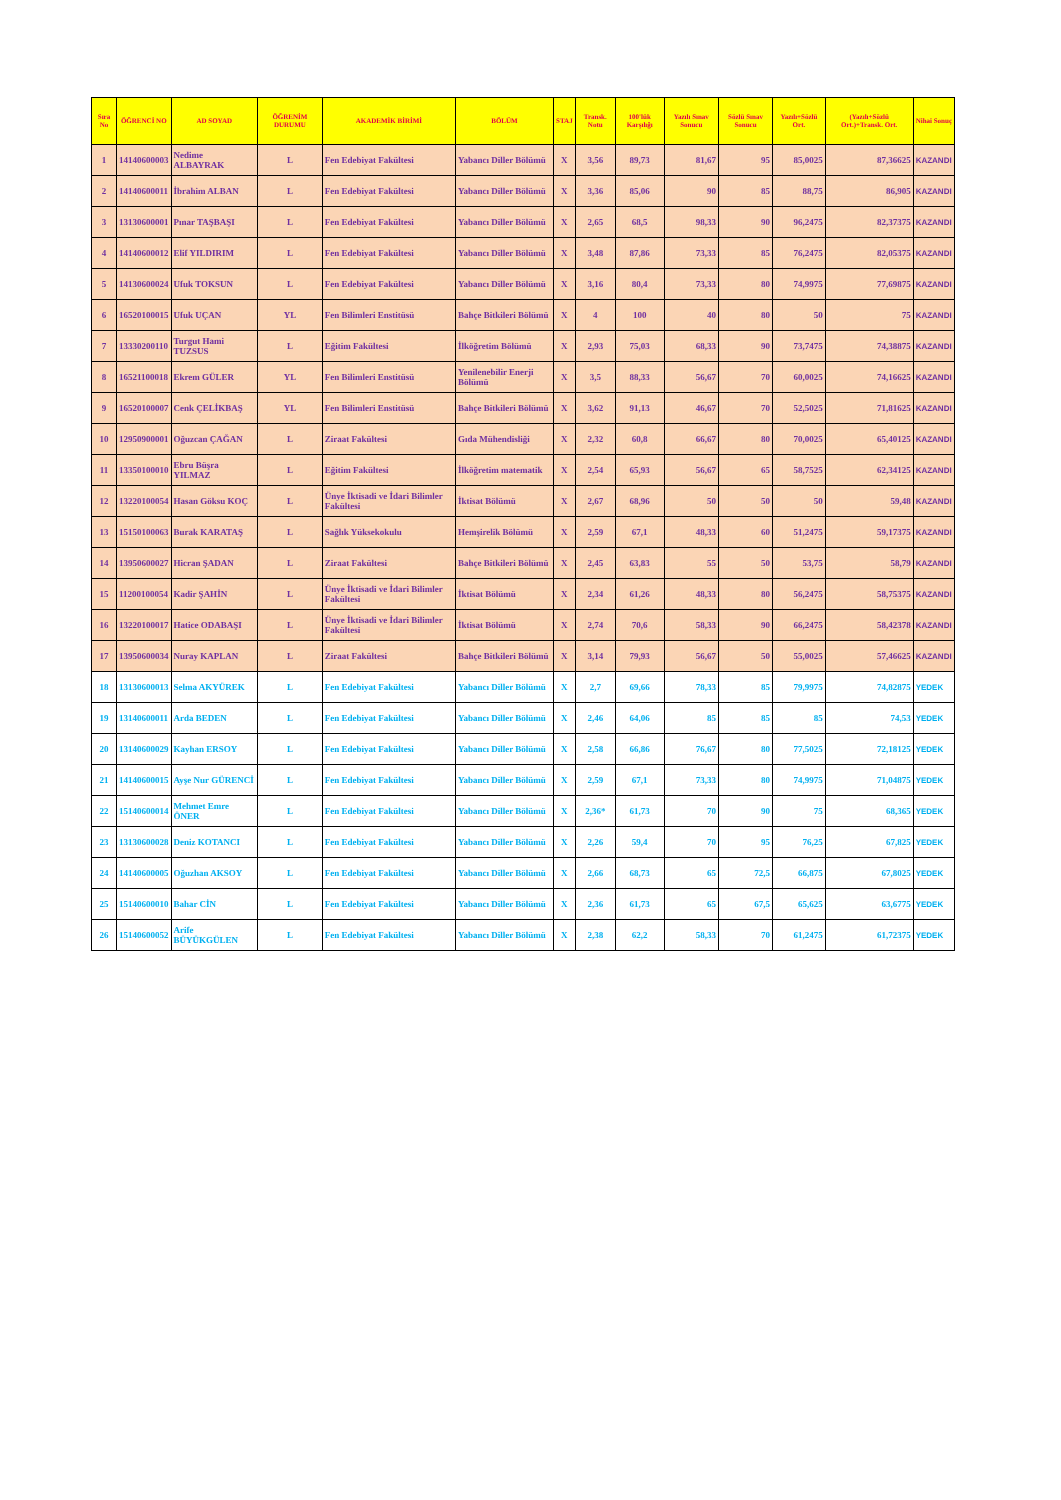| Sıra No | ÖĞRENCİ NO | AD SOYAD | ÖĞRENİM DURUMU | AKADEMİK BİRİMİ | BÖLÜM | STAJ | Transk. Notu | 100'lük Karşılığı | Yazılı Sınav Sonucu | Sözlü Sınav Sonucu | Yazılı+Sözlü Ort. | (Yazılı+Sözlü Ort.)+Transk. Ort. | Nihai Sonuç |
| --- | --- | --- | --- | --- | --- | --- | --- | --- | --- | --- | --- | --- | --- |
| 1 | 14140600003 | Nedime ALBAYRAK | L | Fen Edebiyat Fakültesi | Yabancı Diller Bölümü | X | 3,56 | 89,73 | 81,67 | 95 | 85,0025 | 87,36625 | KAZANDI |
| 2 | 14140600011 | İbrahim ALBAN | L | Fen Edebiyat Fakültesi | Yabancı Diller Bölümü | X | 3,36 | 85,06 | 90 | 85 | 88,75 | 86,905 | KAZANDI |
| 3 | 13130600001 | Pınar TAŞBAŞI | L | Fen Edebiyat Fakültesi | Yabancı Diller Bölümü | X | 2,65 | 68,5 | 98,33 | 90 | 96,2475 | 82,37375 | KAZANDI |
| 4 | 14140600012 | Elif YILDIRIM | L | Fen Edebiyat Fakültesi | Yabancı Diller Bölümü | X | 3,48 | 87,86 | 73,33 | 85 | 76,2475 | 82,05375 | KAZANDI |
| 5 | 14130600024 | Ufuk TOKSUN | L | Fen Edebiyat Fakültesi | Yabancı Diller Bölümü | X | 3,16 | 80,4 | 73,33 | 80 | 74,9975 | 77,69875 | KAZANDI |
| 6 | 16520100015 | Ufuk UÇAN | YL | Fen Bilimleri Enstitüsü | Bahçe Bitkileri Bölümü | X | 4 | 100 | 40 | 80 | 50 | 75 | KAZANDI |
| 7 | 13330200110 | Turgut Hami TUZSUS | L | Eğitim Fakültesi | İlköğretim Bölümü | X | 2,93 | 75,03 | 68,33 | 90 | 73,7475 | 74,38875 | KAZANDI |
| 8 | 16521100018 | Ekrem GÜLER | YL | Fen Bilimleri Enstitüsü | Yenilenebilir Enerji Bölümü | X | 3,5 | 88,33 | 56,67 | 70 | 60,0025 | 74,16625 | KAZANDI |
| 9 | 16520100007 | Cenk ÇELİKBAŞ | YL | Fen Bilimleri Enstitüsü | Bahçe Bitkileri Bölümü | X | 3,62 | 91,13 | 46,67 | 70 | 52,5025 | 71,81625 | KAZANDI |
| 10 | 12950900001 | Oğuzcan ÇAĞAN | L | Ziraat Fakültesi | Gıda Mühendisliği | X | 2,32 | 60,8 | 66,67 | 80 | 70,0025 | 65,40125 | KAZANDI |
| 11 | 13350100010 | Ebru Büşra YILMAZ | L | Eğitim Fakültesi | İlköğretim matematik | X | 2,54 | 65,93 | 56,67 | 65 | 58,7525 | 62,34125 | KAZANDI |
| 12 | 13220100054 | Hasan Göksu KOÇ | L | Ünye İktisadi ve İdari Bilimler Fakültesi | İktisat Bölümü | X | 2,67 | 68,96 | 50 | 50 | 50 | 59,48 | KAZANDI |
| 13 | 15150100063 | Burak KARATAŞ | L | Sağlık Yüksekokulu | Hemşirelik Bölümü | X | 2,59 | 67,1 | 48,33 | 60 | 51,2475 | 59,17375 | KAZANDI |
| 14 | 13950600027 | Hicran ŞADAN | L | Ziraat Fakültesi | Bahçe Bitkileri Bölümü | X | 2,45 | 63,83 | 55 | 50 | 53,75 | 58,79 | KAZANDI |
| 15 | 11200100054 | Kadir ŞAHİN | L | Ünye İktisadi ve İdari Bilimler Fakültesi | İktisat Bölümü | X | 2,34 | 61,26 | 48,33 | 80 | 56,2475 | 58,75375 | KAZANDI |
| 16 | 13220100017 | Hatice ODABAŞI | L | Ünye İktisadi ve İdari Bilimler Fakültesi | İktisat Bölümü | X | 2,74 | 70,6 | 58,33 | 90 | 66,2475 | 58,42378 | KAZANDI |
| 17 | 13950600034 | Nuray KAPLAN | L | Ziraat Fakültesi | Bahçe Bitkileri Bölümü | X | 3,14 | 79,93 | 56,67 | 50 | 55,0025 | 57,46625 | KAZANDI |
| 18 | 13130600013 | Selma AKYÜREK | L | Fen Edebiyat Fakültesi | Yabancı Diller Bölümü | X | 2,7 | 69,66 | 78,33 | 85 | 79,9975 | 74,82875 | YEDEK |
| 19 | 13140600011 | Arda BEDEN | L | Fen Edebiyat Fakültesi | Yabancı Diller Bölümü | X | 2,46 | 64,06 | 85 | 85 | 85 | 74,53 | YEDEK |
| 20 | 13140600029 | Kayhan ERSOY | L | Fen Edebiyat Fakültesi | Yabancı Diller Bölümü | X | 2,58 | 66,86 | 76,67 | 80 | 77,5025 | 72,18125 | YEDEK |
| 21 | 14140600015 | Ayşe Nur GÜRENCİ | L | Fen Edebiyat Fakültesi | Yabancı Diller Bölümü | X | 2,59 | 67,1 | 73,33 | 80 | 74,9975 | 71,04875 | YEDEK |
| 22 | 15140600014 | Mehmet Emre ÖNER | L | Fen Edebiyat Fakültesi | Yabancı Diller Bölümü | X | 2,36* | 61,73 | 70 | 90 | 75 | 68,365 | YEDEK |
| 23 | 13130600028 | Deniz KOTANCI | L | Fen Edebiyat Fakültesi | Yabancı Diller Bölümü | X | 2,26 | 59,4 | 70 | 95 | 76,25 | 67,825 | YEDEK |
| 24 | 14140600005 | Oğuzhan AKSOY | L | Fen Edebiyat Fakültesi | Yabancı Diller Bölümü | X | 2,66 | 68,73 | 65 | 72,5 | 66,875 | 67,8025 | YEDEK |
| 25 | 15140600010 | Bahar CİN | L | Fen Edebiyat Fakültesi | Yabancı Diller Bölümü | X | 2,36 | 61,73 | 65 | 67,5 | 65,625 | 63,6775 | YEDEK |
| 26 | 15140600052 | Arife BÜYÜKGÜLEN | L | Fen Edebiyat Fakültesi | Yabancı Diller Bölümü | X | 2,38 | 62,2 | 58,33 | 70 | 61,2475 | 61,72375 | YEDEK |